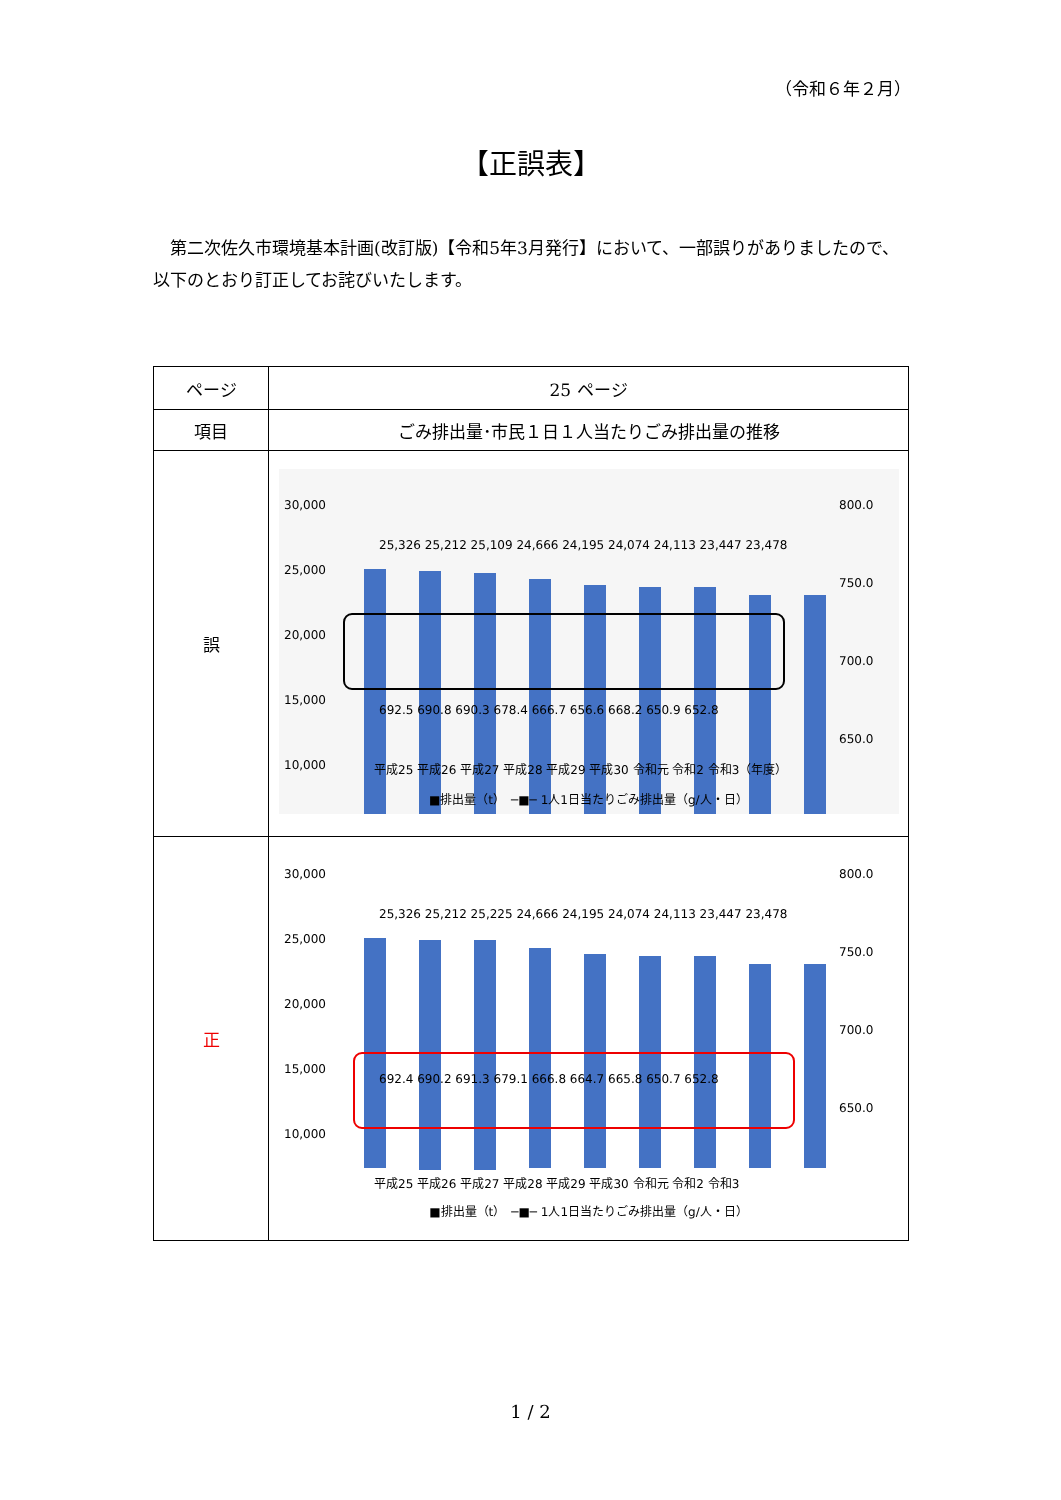（令和６年２月）
【正誤表】
第二次佐久市環境基本計画(改訂版)【令和5年3月発行】において、一部誤りがありましたので、以下のとおり訂正してお詫びいたします。
| ページ | 25 ページ |
| 項目 | ごみ排出量･市民１日１人当たりごみ排出量の推移 |
| 誤 | 30,000 25,000 20,000 15,000 10,000 800.0 750.0 700.0 650.0 25,326 25,212 25,109 24,666 24,195 24,074 24,113 23,447 23,478 692.5 690.8 690.3 678.4 666.7 656.6 668.2 650.9 652.8 平成25 平成26 平成27 平成28 平成29 平成30 令和元 令和2 令和3（年度） ■排出量（t） ─■─ 1人1日当たりごみ排出量（g/人・日） |
| 正 | 30,000 25,000 20,000 15,000 10,000 800.0 750.0 700.0 650.0 25,326 25,212 25,225 24,666 24,195 24,074 24,113 23,447 23,478 692.4 690.2 691.3 679.1 666.8 664.7 665.8 650.7 652.8 平成25 平成26 平成27 平成28 平成29 平成30 令和元 令和2 令和3 ■排出量（t） ─■─ 1人1日当たりごみ排出量（g/人・日） |
1 / 2